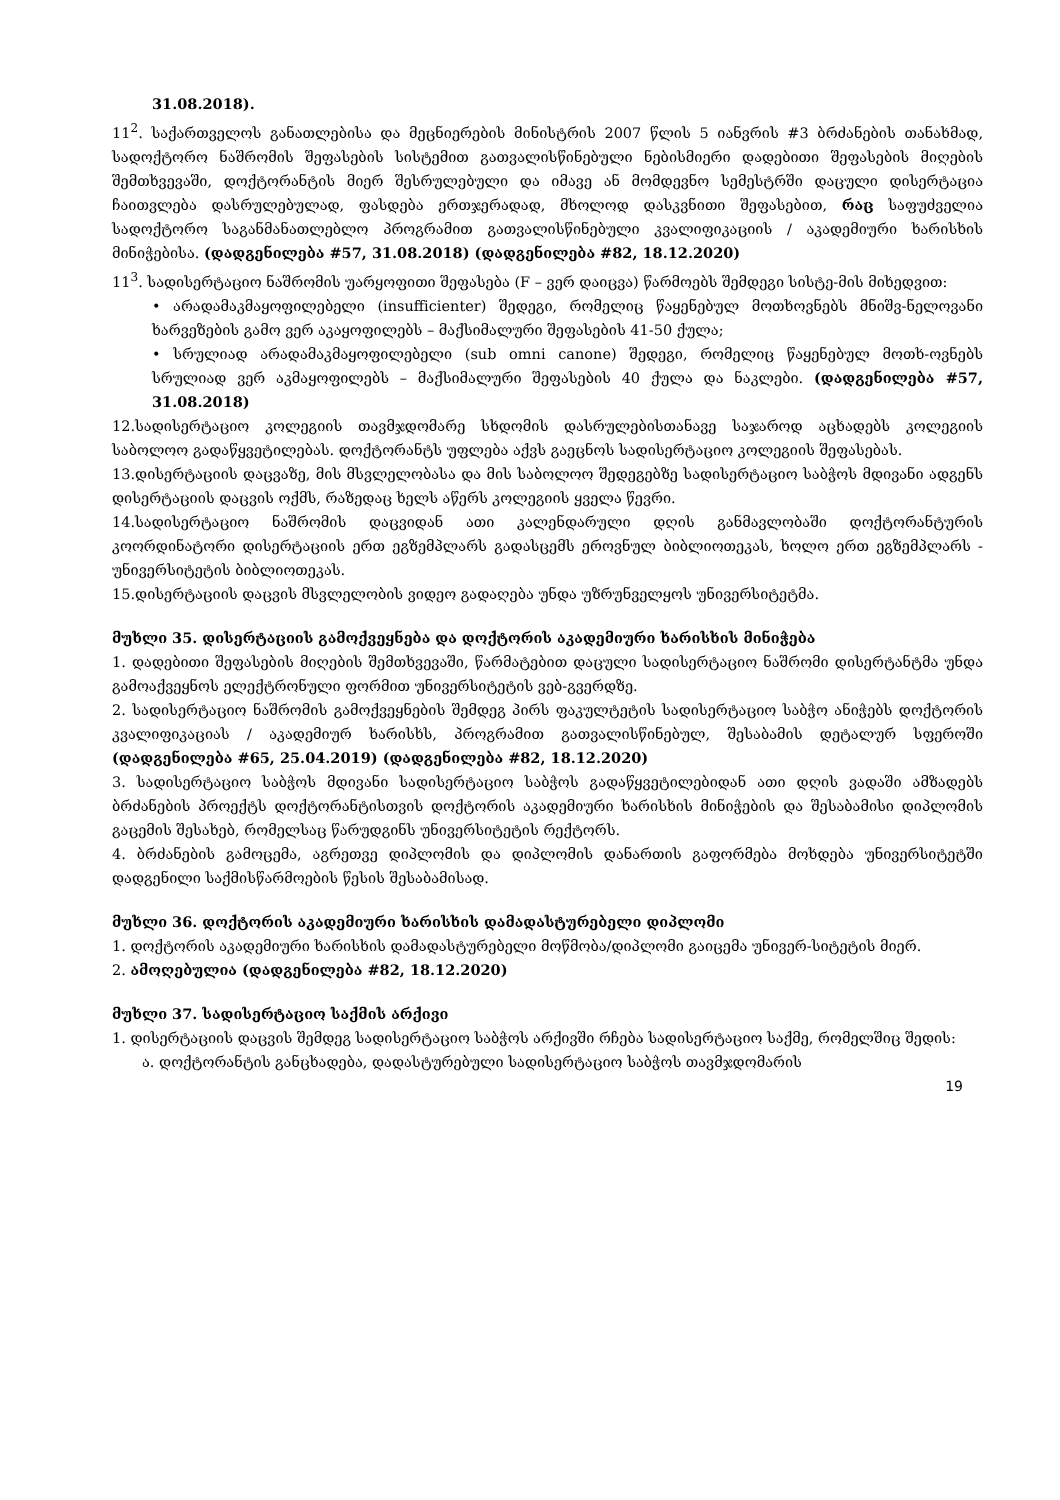31.08.2018).
11<sup>2</sup>. საქართველოს განათლებისა და მეცნიერების მინისტრის 2007 წლის 5 იანვრის #3 ბრძანების თანახმად, სადოქტორო ნაშრომის შეფასების სისტემით გათვალისწინებული ნებისმიერი დადებითი შეფასების მიღების შემთხვევაში, დოქტორანტის მიერ შესრულებული და იმავე ან მომდევნო სემესტრში დაცული დისერტაცია ჩაითვლება დასრულებულად, ფასდება ერთჯერადად, მხოლოდ დასკვნითი შეფასებით, რაც საფუძველია სადოქტორო საგანმანათლებლო პროგრამით გათვალისწინებული კვალიფიკაციის / აკადემიური ხარისხის მინიჭებისა. (დადგენილება #57, 31.08.2018) (დადგენილება #82, 18.12.2020)
11<sup>3</sup>. სადისერტაციო ნაშრომის უარყოფითი შეფასება (F – ვერ დაიცვა) წარმოებს შემდეგი სისტე-მის მიხედვით:
• არადამაკმაყოფილებელი (insufficienter) შედეგი, რომელიც წაყენებულ მოთხოვნებს მნიშვ-ნელოვანი ხარვეზების გამო ვერ აკაყოფილებს – მაქსიმალური შეფასების 41-50 ქულა;
• სრულიად არადამაკმაყოფილებელი (sub omni canone) შედეგი, რომელიც წაყენებულ მოთხ-ოვნებს სრულიად ვერ აკმაყოფილებს – მაქსიმალური შეფასების 40 ქულა და ნაკლები. (დადგენილება #57, 31.08.2018)
12.სადისერტაციო კოლეგიის თავმჯდომარე სხდომის დასრულებისთანავე საჯაროდ აცხადებს კოლეგიის საბოლოო გადაწყვეტილებას. დოქტორანტს უფლება აქვს გაეცნოს სადისერტაციო კოლეგიის შეფასებას.
13.დისერტაციის დაცვაზე, მის მსვლელობასა და მის საბოლოო შედეგებზე სადისერტაციო საბჭოს მდივანი ადგენს დისერტაციის დაცვის ოქმს, რაზედაც ხელს აწერს კოლეგიის ყველა წევრი.
14.სადისერტაციო ნაშრომის დაცვიდან ათი კალენდარული დღის განმავლობაში დოქტორანტურის კოორდინატორი დისერტაციის ერთ ეგზემპლარს გადასცემს ეროვნულ ბიბლიოთეკას, ხოლო ერთ ეგზემპლარს - უნივერსიტეტის ბიბლიოთეკას.
15.დისერტაციის დაცვის მსვლელობის ვიდეო გადაღება უნდა უზრუნველყოს უნივერსიტეტმა.
მუხლი 35. დისერტაციის გამოქვეყნება და დოქტორის აკადემიური ხარისხის მინიჭება
1. დადებითი შეფასების მიღების შემთხვევაში, წარმატებით დაცული სადისერტაციო ნაშრომი დისერტანტმა უნდა გამოაქვეყნოს ელექტრონული ფორმით უნივერსიტეტის ვებ-გვერდზე.
2. სადისერტაციო ნაშრომის გამოქვეყნების შემდეგ პირს ფაკულტეტის სადისერტაციო საბჭო ანიჭებს დოქტორის კვალიფიკაციას / აკადემიურ ხარისხს, პროგრამით გათვალისწინებულ, შესაბამის დეტალურ სფეროში (დადგენილება #65, 25.04.2019) (დადგენილება #82, 18.12.2020)
3. სადისერტაციო საბჭოს მდივანი სადისერტაციო საბჭოს გადაწყვეტილებიდან ათი დღის ვადაში ამზადებს ბრძანების პროექტს დოქტორანტისთვის დოქტორის აკადემიური ხარისხის მინიჭების და შესაბამისი დიპლომის გაცემის შესახებ, რომელსაც წარუდგინს უნივერსიტეტის რექტორს.
4. ბრძანების გამოცემა, აგრეთვე დიპლომის და დიპლომის დანართის გაფორმება მოხდება უნივერსიტეტში დადგენილი საქმისწარმოების წესის შესაბამისად.
მუხლი 36. დოქტორის აკადემიური ხარისხის დამადასტურებელი დიპლომი
1. დოქტორის აკადემიური ხარისხის დამადასტურებელი მოწმობა/დიპლომი გაიცემა უნივერ-სიტეტის მიერ.
2. ამოღებულია (დადგენილება #82, 18.12.2020)
მუხლი 37. სადისერტაციო საქმის არქივი
1. დისერტაციის დაცვის შემდეგ სადისერტაციო საბჭოს არქივში რჩება სადისერტაციო საქმე, რომელშიც შედის:
ა. დოქტორანტის განცხადება, დადასტურებული სადისერტაციო საბჭოს თავმჯდომარის
19